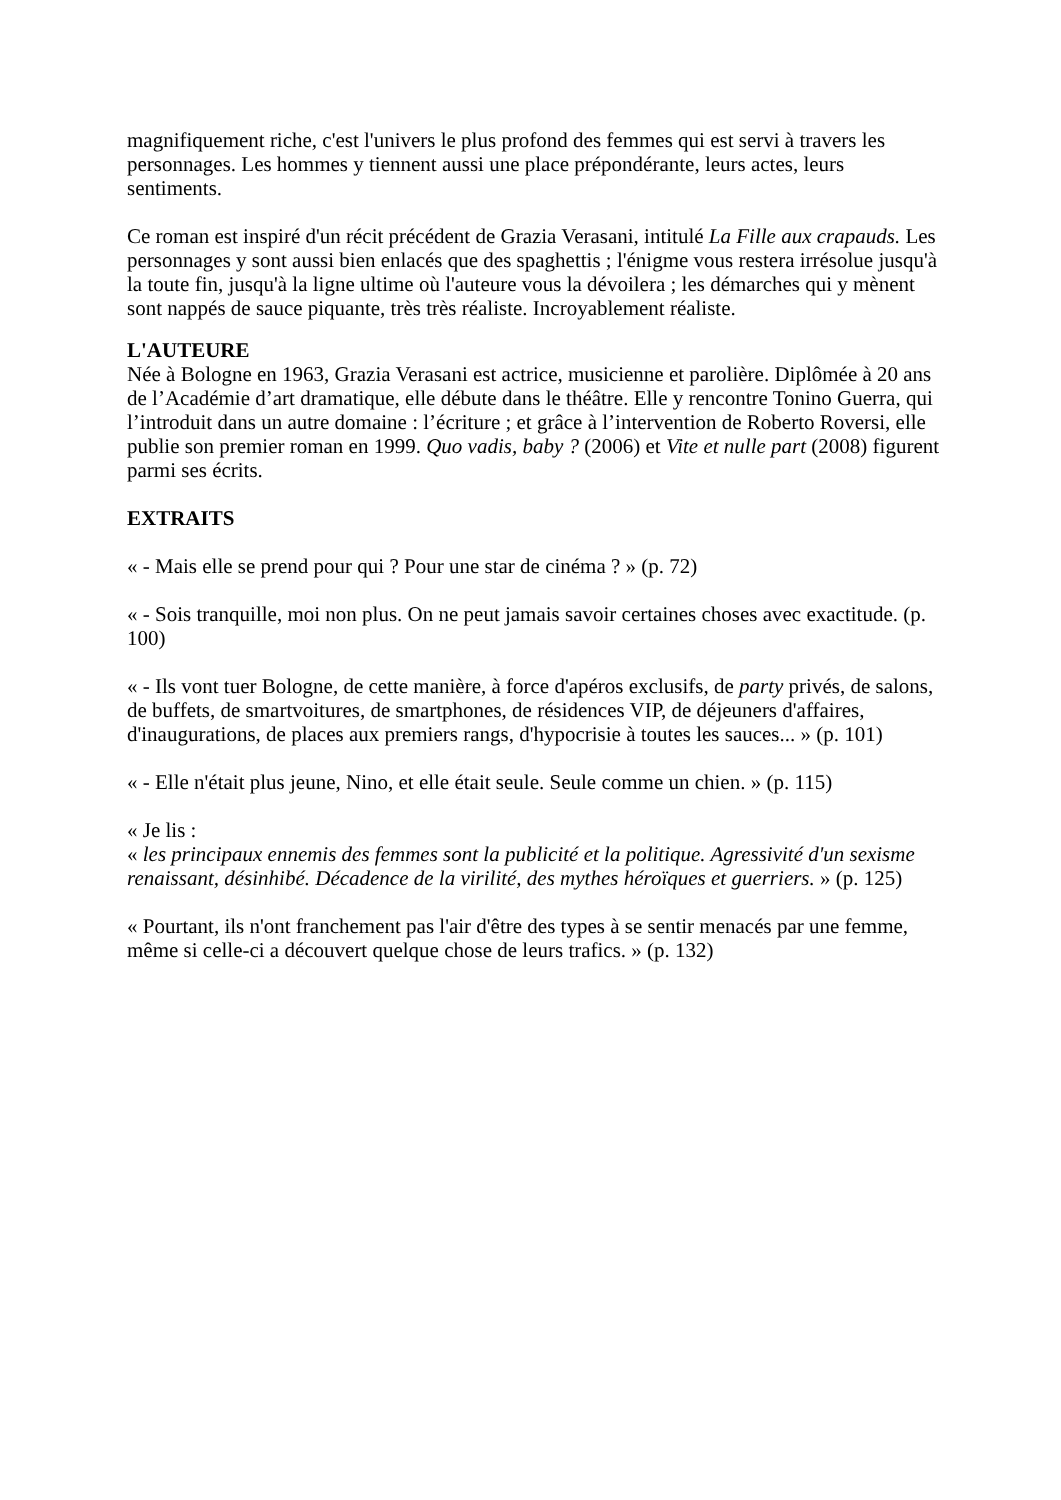magnifiquement riche, c'est l'univers le plus profond des femmes qui est servi à travers les personnages. Les hommes y tiennent aussi une place prépondérante, leurs actes, leurs sentiments.
Ce roman est inspiré d'un récit précédent de Grazia Verasani, intitulé La Fille aux crapauds. Les personnages y sont aussi bien enlacés que des spaghettis ; l'énigme vous restera irrésolue jusqu'à la toute fin, jusqu'à la ligne ultime où l'auteure vous la dévoilera ; les démarches qui y mènent sont nappés de sauce piquante, très très réaliste. Incroyablement réaliste.
L'AUTEURE
Née à Bologne en 1963, Grazia Verasani est actrice, musicienne et parolière. Diplômée à 20 ans de l’Académie d’art dramatique, elle débute dans le théâtre. Elle y rencontre Tonino Guerra, qui l’introduit dans un autre domaine : l’écriture ; et grâce à l’intervention de Roberto Roversi, elle publie son premier roman en 1999. Quo vadis, baby ? (2006) et Vite et nulle part (2008) figurent parmi ses écrits.
EXTRAITS
« - Mais elle se prend pour qui ? Pour une star de cinéma ? » (p. 72)
« - Sois tranquille, moi non plus. On ne peut jamais savoir certaines choses avec exactitude. (p. 100)
« - Ils vont tuer Bologne, de cette manière, à force d'apéros exclusifs, de party privés, de salons, de buffets, de smartvoitures, de smartphones, de résidences VIP, de déjeuners d'affaires, d'inaugurations, de places aux premiers rangs, d'hypocrisie à toutes les sauces... » (p. 101)
« - Elle n'était plus jeune, Nino, et elle était seule. Seule comme un chien. » (p. 115)
« Je lis :
« les principaux ennemis des femmes sont la publicité et la politique. Agressivité d'un sexisme renaissant, désinhibé. Décadence de la virilité, des mythes héroïques et guerriers. » (p. 125)
« Pourtant, ils n'ont franchement pas l'air d'être des types à se sentir menacés par une femme, même si celle-ci a découvert quelque chose de leurs trafics. » (p. 132)